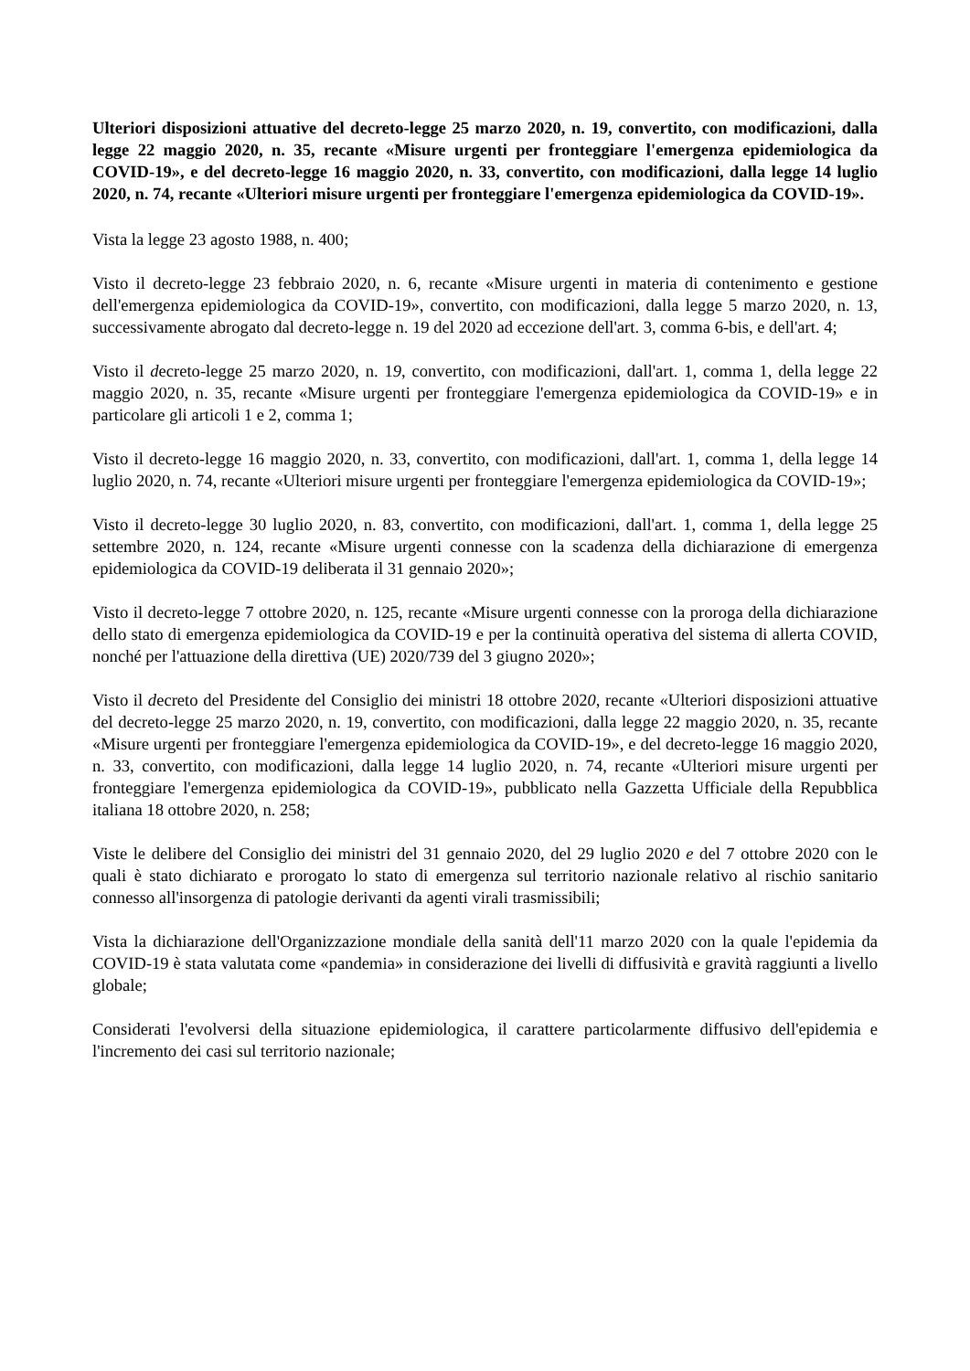Ulteriori disposizioni attuative del decreto-legge 25 marzo 2020, n. 19, convertito, con modificazioni, dalla legge 22 maggio 2020, n. 35, recante «Misure urgenti per fronteggiare l'emergenza epidemiologica da COVID-19», e del decreto-legge 16 maggio 2020, n. 33, convertito, con modificazioni, dalla legge 14 luglio 2020, n. 74, recante «Ulteriori misure urgenti per fronteggiare l'emergenza epidemiologica da COVID-19».
Vista la legge 23 agosto 1988, n. 400;
Visto il decreto-legge 23 febbraio 2020, n. 6, recante «Misure urgenti in materia di contenimento e gestione dell'emergenza epidemiologica da COVID-19», convertito, con modificazioni, dalla legge 5 marzo 2020, n. 13, successivamente abrogato dal decreto-legge n. 19 del 2020 ad eccezione dell'art. 3, comma 6-bis, e dell'art. 4;
Visto il decreto-legge 25 marzo 2020, n. 19, convertito, con modificazioni, dall'art. 1, comma 1, della legge 22 maggio 2020, n. 35, recante «Misure urgenti per fronteggiare l'emergenza epidemiologica da COVID-19» e in particolare gli articoli 1 e 2, comma 1;
Visto il decreto-legge 16 maggio 2020, n. 33, convertito, con modificazioni, dall'art. 1, comma 1, della legge 14 luglio 2020, n. 74, recante «Ulteriori misure urgenti per fronteggiare l'emergenza epidemiologica da COVID-19»;
Visto il decreto-legge 30 luglio 2020, n. 83, convertito, con modificazioni, dall'art. 1, comma 1, della legge 25 settembre 2020, n. 124, recante «Misure urgenti connesse con la scadenza della dichiarazione di emergenza epidemiologica da COVID-19 deliberata il 31 gennaio 2020»;
Visto il decreto-legge 7 ottobre 2020, n. 125, recante «Misure urgenti connesse con la proroga della dichiarazione dello stato di emergenza epidemiologica da COVID-19 e per la continuità operativa del sistema di allerta COVID, nonché per l'attuazione della direttiva (UE) 2020/739 del 3 giugno 2020»;
Visto il decreto del Presidente del Consiglio dei ministri 18 ottobre 2020, recante «Ulteriori disposizioni attuative del decreto-legge 25 marzo 2020, n. 19, convertito, con modificazioni, dalla legge 22 maggio 2020, n. 35, recante «Misure urgenti per fronteggiare l'emergenza epidemiologica da COVID-19», e del decreto-legge 16 maggio 2020, n. 33, convertito, con modificazioni, dalla legge 14 luglio 2020, n. 74, recante «Ulteriori misure urgenti per fronteggiare l'emergenza epidemiologica da COVID-19», pubblicato nella Gazzetta Ufficiale della Repubblica italiana 18 ottobre 2020, n. 258;
Viste le delibere del Consiglio dei ministri del 31 gennaio 2020, del 29 luglio 2020 e del 7 ottobre 2020 con le quali è stato dichiarato e prorogato lo stato di emergenza sul territorio nazionale relativo al rischio sanitario connesso all'insorgenza di patologie derivanti da agenti virali trasmissibili;
Vista la dichiarazione dell'Organizzazione mondiale della sanità dell'11 marzo 2020 con la quale l'epidemia da COVID-19 è stata valutata come «pandemia» in considerazione dei livelli di diffusività e gravità raggiunti a livello globale;
Considerati l'evolversi della situazione epidemiologica, il carattere particolarmente diffusivo dell'epidemia e l'incremento dei casi sul territorio nazionale;